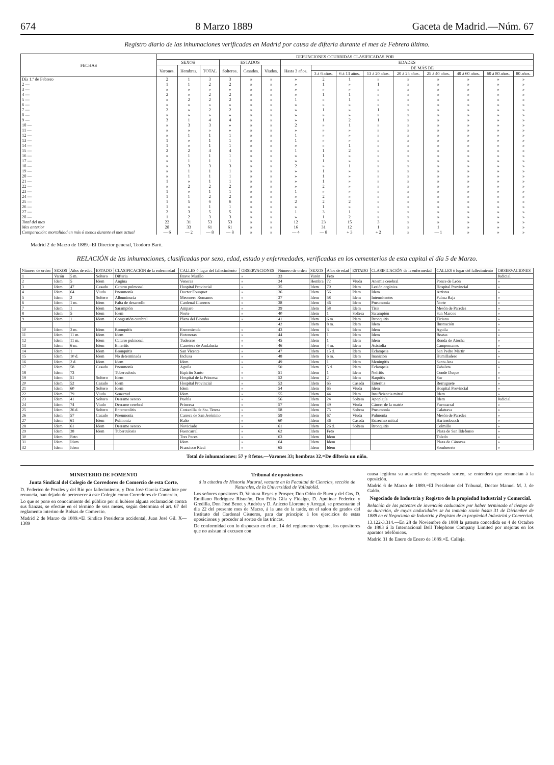674 8 Marzo 1889 Gaceta de Madrid.—Núm. 67
Registro diario de las inhumaciones verificadas en Madrid por causa de difteria durante el mes de Febrero último.
| FECHAS | DEFUNCIONES OCURRIDAS CLASIFICADAS POR | | | | | | | | | | | | | | |
| --- | --- | --- | --- | --- | --- | --- | --- | --- | --- | --- | --- | --- | --- | --- | --- |
| | SEXOS | | | ESTADOS | | | EDADES | | | | | | | | |
| | Varones. | Hembras. | TOTAL | Solteros. | Casados. | Viudos. | Hasta 3 años. | DE MÁS DE | | | | | | | |
| | | | | | | | | 3 á 6 años. | 6 á 13 años. | 13 á 20 años. | 20 á 25 años. | 25 á 40 años. | 40 á 60 años. | 60 á 80 años. | 80 años. |
| Día 1.º de Febrero | 2 | 1 | 3 | 3 | » | » | » | 2 | 1 | » | » | » | » | » | » |
| 2 — | 1 | 1 | 2 | 2 | » | » | » | 1 | » | 1 | » | » | » | » | » |
| 3 — | » | » | » | » | » | » | » | » | » | » | » | » | » | » | » |
| 4 — | 2 | » | 2 | 2 | » | » | » | 1 | 1 | » | » | » | » | » | » |
| 5 — | » | 2 | 2 | 2 | » | » | 1 | » | 1 | » | » | » | » | » | » |
| 6 — | » | » | » | » | » | » | » | » | » | » | » | » | » | » | » |
| 7 — | 2 | » | 2 | 2 | » | » | » | 1 | » | 1 | » | » | » | » | » |
| 8 — | » | » | » | » | » | » | » | » | » | » | » | » | » | » | » |
| 9 — | 3 | 1 | 4 | 4 | » | » | » | 1 | 2 | 1 | » | » | » | » | » |
| 10 — | » | 3 | 3 | » | » | » | 2 | » | 1 | » | » | » | » | » | » |
| 11 — | » | » | » | » | » | » | » | » | » | » | » | » | » | » | » |
| 12 — | » | 1 | 1 | 1 | » | » | 1 | » | » | » | » | » | » | » | » |
| 13 — | 1 | » | 1 | 1 | » | » | 1 | » | » | » | » | » | » | » | » |
| 14 — | 1 | » | 1 | 1 | » | » | » | » | 1 | » | » | » | » | » | » |
| 15 — | 2 | 2 | 4 | 4 | » | » | 1 | 1 | 2 | » | » | » | » | » | » |
| 16 — | » | 1 | 1 | 1 | » | » | » | 1 | » | » | » | » | » | » | » |
| 17 — | » | 1 | 1 | 1 | » | » | » | 1 | » | » | » | » | » | » | » |
| 18 — | » | 3 | 3 | 3 | » | » | 2 | » | 1 | » | » | » | » | » | » |
| 19 — | » | 1 | 1 | 1 | » | » | » | 1 | » | » | » | » | » | » | » |
| 20 — | » | 1 | 1 | 1 | » | » | » | 1 | » | » | » | » | » | » | » |
| 21 — | 1 | » | 1 | 1 | » | » | » | 1 | » | » | » | » | » | » | » |
| 22 — | » | 2 | 2 | 2 | » | » | » | 2 | » | » | » | » | » | » | » |
| 23 — | 1 | » | 1 | 1 | » | » | 1 | » | » | » | » | » | » | » | » |
| 24 — | 1 | 1 | 2 | 2 | » | » | » | 2 | » | » | » | » | » | » | » |
| 25 — | 1 | 5 | 6 | 6 | » | » | 2 | 2 | 2 | » | » | » | » | » | » |
| 26 — | 1 | » | 1 | 1 | » | » | » | 1 | » | » | » | » | » | » | » |
| 27 — | 2 | 3 | 5 | 5 | » | » | 1 | 3 | 1 | » | » | » | » | » | » |
| 28 — | 1 | 2 | 3 | 3 | » | » | » | 1 | 2 | » | » | » | » | » | » |
| Total del mes | 22 | 31 | 53 | 53 | » | » | 12 | 23 | 15 | 3 | » | » | » | » | » |
| Mes anterior | 28 | 33 | 61 | 61 | » | » | 16 | 31 | 12 | 1 | » | 1 | » | » | » |
| Comparación: mortalidad en más ó menos durante el mes actual | — 6 | — 2 | — 8 | — 8 | » | » | — 4 | — 8 | + 3 | + 2 | » | — 1 | » | » | » |
Madrid 2 de Marzo de 1889.=El Director general, Teodoro Baró.
RELACIÓN de las inhumaciones, clasificadas por sexo, edad, estado y enfermedades, verificadas en los cementerios de esta capital el día 5 de Marzo.
| Número de orden | SEXOS | Años de edad | ESTADO | CLASIFICACIÓN de la enfermedad | CALLES ó lugar del fallecimiento | OBSERVACIONES | Número de orden | SEXOS | Años de edad | ESTADO | CLASIFICACIÓN de la enfermedad | CALLES ó lugar del fallecimiento | OBSERVACIONES |
| --- | --- | --- | --- | --- | --- | --- | --- | --- | --- | --- | --- | --- | --- |
| 1 | Varón | 5 m. | Soltero | Difteria | Bravo Murillo | » | 33 | Varón | Feto | | | | Judicial. |
| 2 | Idem | 5 | Idem | Angina | Veneras | » | 34 | Hembra | 72 | Viuda | Anemia cerebral | Ponce de León | » |
| 3 | Idem | 47 | Casado | Catarro pulmonal | Hospital Provincial | » | 35 | Idem | 70 | Idem | Lesión orgánica | Hospital Provincial | » |
| 4 | Idem | 64 | Viudo | Pneumonía | Doctor Fourquet | » | 36 | Idem | 56 | Idem | Idem | Artistas | » |
| 5 | Idem | 2 | Soltero | Albuminuria | Mesonero Romanos | » | 37 | Idem | 58 | Idem | Intermitentes | Palma Baja | » |
| 6 | Idem | 1 m. | Idem | Falta de desarrollo | Cardenal Cisneros | » | 38 | Idem | 46 | Idem | Pneumonía | Norte | » |
| 7 | Idem | 1 | Idem | Sarampión | Amparo | » | 39 | Idem | 58 | Idem | Tisis | Mesón de Paredes | » |
| 8 | Idem | 5 | Idem | Idem | Norte | » | 40 | Idem | 1 | Soltera | Sarampión | San Marcos | » |
| 9 | Idem | 1 | Idem | Congestión cerebral | Plaza del Biombo | » | 41 | Idem | 6 m. | Idem | Bronquitis | Ticiano | » |
| | | | | | | | 42 | Idem | 8 m. | Idem | Idem | Ilustración | » |
| 10 | Idem | 3 m. | Idem | Bronquitis | Encomienda | » | 43 | Idem | 3 | Idem | Idem | Aguila | » |
| 11 | Idem | 11 m. | Idem | Idem | Botoneras | » | 44 | Idem | 1 | Idem | Idem | Beatas | » |
| 12 | Idem | 11 m. | Idem | Catarro pulmonal | Tudescos | » | 45 | Idem | 1 | Idem | Idem | Ronda de Atocha | » |
| 13 | Idem | 6 m. | Idem | Enteritis | Carretera de Andalucía | » | 46 | Idem | 4 m. | Idem | Asistolia | Campomanes | » |
| 14 | Idem | 1 | Idem | Bronquitis | San Vicente | » | 47 | Idem | 15 d. | Idem | Eclampsia | San Pedro Mártir | » |
| 15 | Idem | 10 d. | Idem | No determinada | Inclusa | » | 48 | Idem | 6 m. | Idem | Inanición | Humilladero | » |
| 16 | Idem | 2 d. | Idem | Idem | Idem | » | 49 | Idem | 1 | Idem | Meningitis | Santa Ana | » |
| 17 | Idem | 58 | Casado | Pneumonía | Aguila | » | 50 | Idem | 5 d. | Idem | Eclampsia | Zabaleta | » |
| 18 | Idem | 73 | | Tuberculosis | Espíritu Santo | » | 51 | Idem | 1 | Idem | Nefritis | Conde Duque | » |
| 19 | Idem | 51 | Soltero | Idem | Hospital de la Princesa | » | 52 | Idem | 2 | Idem | Raquitis | Sur | » |
| 20 | Idem | 52 | Casado | Idem | Hospital Provincial | » | 53 | Idem | 65 | Casada | Enteritis | Berruguete | » |
| 21 | Idem | 60 | Soltero | Idem | Idem | » | 54 | Idem | 65 | Viuda | Idem | Hospital Provincial | » |
| 22 | Idem | 79 | Viudo | Senectud | Idem | » | 55 | Idem | 44 | Idem | Insuficiencia mitral | Idem | » |
| 23 | Idem | 41 | Soltero | Derrame seroso | Puebla | » | 56 | Idem | 24 | Soltera | Apoplejía | Idem | Judicial. |
| 24 | Idem | 74 | Viudo | Derrame cerebral | Princesa | » | 57 | Idem | 49 | Viuda | Cáncer de la matriz | Fuencarral | » |
| 25 | Idem | 26 d. | Soltero | Enterocolitis | Costanilla de Sta. Teresa | » | 58 | Idem | 75 | Soltera | Pneumonía | Calatrava | » |
| 26 | Idem | 57 | Casado | Pneumonía | Carrera de San Jerónimo | » | 59 | Idem | 67 | Viuda | Pulmonía | Mesón de Paredes | » |
| 27 | Idem | 61 | Idem | Pulmonía | Baño | » | 60 | Idem | 36 | Casada | Estrechez mitral | Hartzenbusch | » |
| 28 | Idem | 61 | Idem | Derrame seroso | Noviciado | » | 61 | Idem | 26 d. | Soltera | Bronquitis | Colmillo | » |
| 29 | Idem | 38 | Idem | Tuberculosis | Fuencarral | » | 62 | Idem | Feto | | | Plaza de San Ildefonso | » |
| 30 | Idem | Feto | | | Tres Peces | » | 63 | Idem | Idem | | | Toledo | » |
| 31 | Idem | Idem | | | Idem | » | 64 | Idem | Idem | | | Plaza de Cánovas | » |
| 32 | Idem | Idem | | | Francisco Ricci | » | 65 | Idem | Idem | | | Sombrerete | » |
Total de inhumaciones: 57 y 8 fetos.—Varones 33; hembras 32.=De difteria un niño.
MINISTERIO DE FOMENTO
Junta Sindical del Colegio de Corredores de Comercio de esta Corte.
D. Federico de Perales y del Río por fallecimiento, y Don José García Castellote por renuncia, han dejado de pertenecer á este Colegio como Corredores de Comercio.
Lo que se pone en conocimiento del público por si hubiere alguna reclamación contra sus fianzas, se efectúe en el término de seis meses, según determina el art. 67 del reglamento interino de Bolsas de Comercio.
Madrid 2 de Marzo de 1889.=El Síndico Presidente accidental, Juan José Gil. X—1389
Tribunal de oposiciones
á la cátedra de Historia Natural, vacante en la Facultad de Ciencias, sección de Naturales, de la Universidad de Valladolid.
Los señores opositores D. Ventura Reyes y Prosper, Don Odón de Buen y del Cos, D. Emiliano Rodríguez Risueño, Don Félix Gila y Fidalgo, D. Apolinar Federico y Gredilla, Don José Benet y Andréu y D. Aniceto Llorente y Arregui, se presentarán el día 22 del presente mes de Marzo, á la una de la tarde, en el salon de grados del Instituto del Cardenal Cisneros, para dar principio á los ejercicios de estas oposiciones y proceder al sorteo de las trincas.
De conformidad con lo dispuesto en el art. 14 del reglamento vigente, los opositores que no asistan ni excusen con
causa legítima su ausencia de expresado sorteo, se entenderá que renuncian á la oposición.
Madrid 6 de Marzo de 1889.=El Presidente del Tribunal, Doctor Manuel M. J. de Galdo.
Negociado de Industria y Registro de la propiedad Industrial y Comercial.
Relación de las patentes de invención caducadas por haber terminado el tiempo de su duración, de cuyas caducidades se ha tomado razón hasta 31 de Diciembre de 1888 en el Negociado de Industria y Registro de la propiedad Industrial y Comercial.
13.122-3.314.—En 28 de Noviembre de 1888 la patente concedida en 4 de Octubre de 1883 á la Internacional Bell Telephone Company Limited por mejoras en los aparatos telefónicos.
Madrid 31 de Enero de Enero de 1889.=E. Calleja.